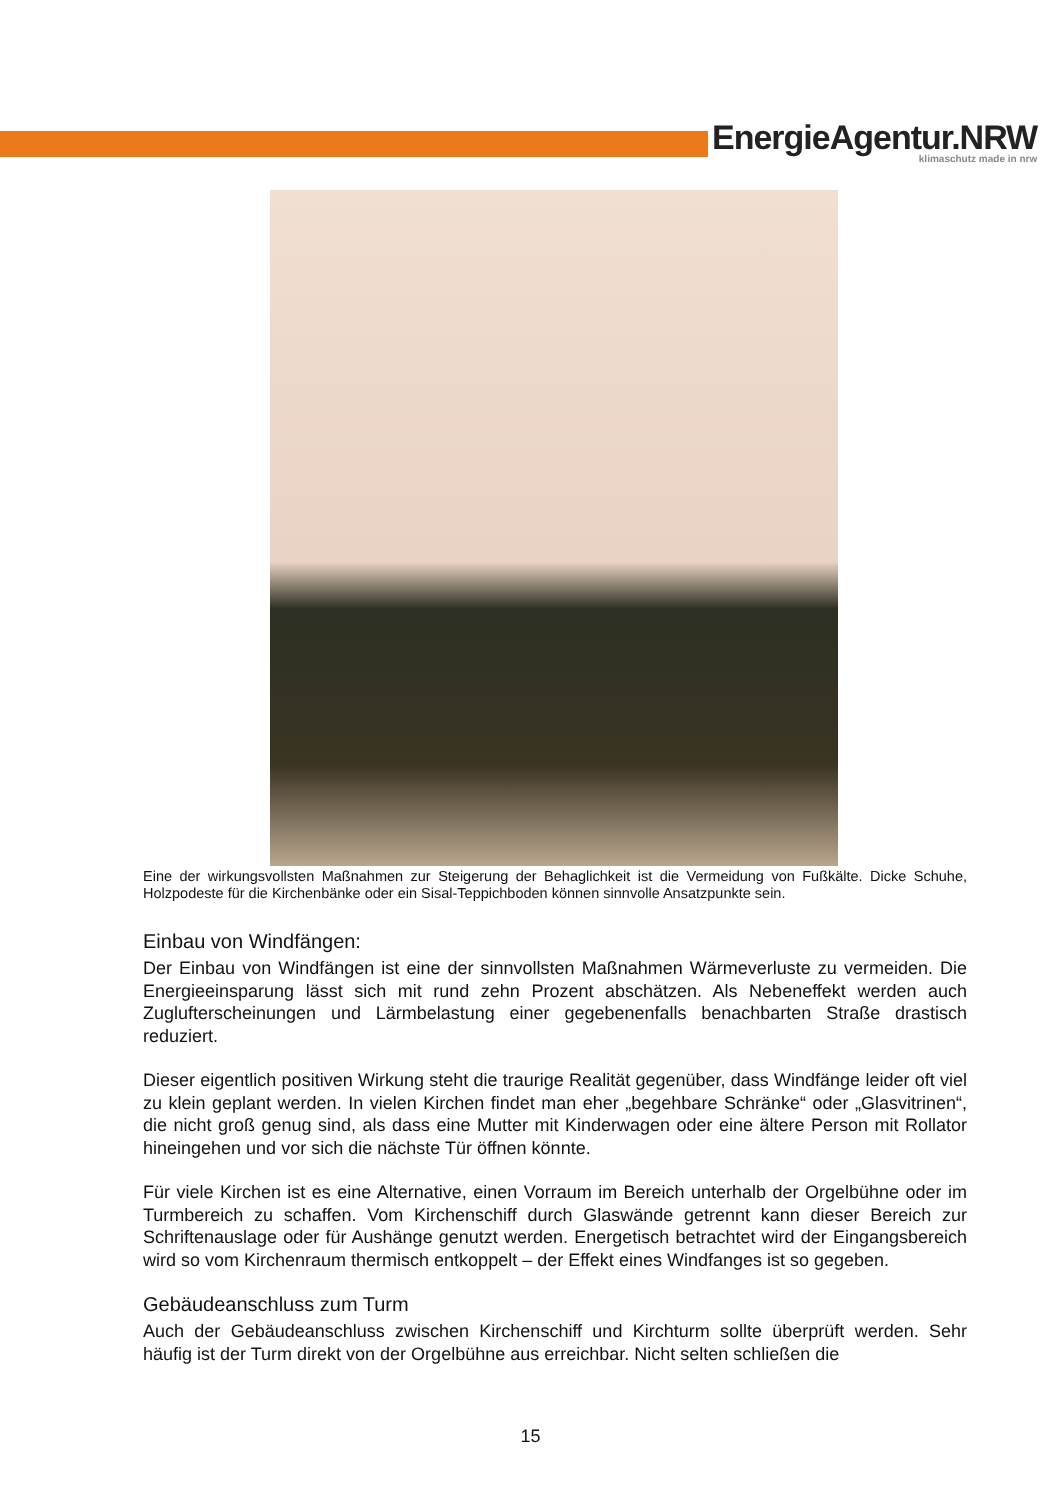EnergieAgentur.NRW
klimaschutz made in nrw
Eine der wirkungsvollsten Maßnahmen zur Steigerung der Behaglichkeit ist die Vermeidung von Fußkälte. Dicke Schuhe, Holzpodeste für die Kirchenbänke oder ein Sisal-Teppichboden können sinnvolle Ansatzpunkte sein.
Einbau von Windfängen:
Der Einbau von Windfängen ist eine der sinnvollsten Maßnahmen Wärmeverluste zu vermeiden. Die Energieeinsparung lässt sich mit rund zehn Prozent abschätzen. Als Nebeneffekt werden auch Zuglufterscheinungen und Lärmbelastung einer gegebenenfalls benachbarten Straße drastisch reduziert.
Dieser eigentlich positiven Wirkung steht die traurige Realität gegenüber, dass Windfänge leider oft viel zu klein geplant werden. In vielen Kirchen findet man eher „begehbare Schränke“ oder „Glasvitrinen“, die nicht groß genug sind, als dass eine Mutter mit Kinderwagen oder eine ältere Person mit Rollator hineingehen und vor sich die nächste Tür öffnen könnte.
Für viele Kirchen ist es eine Alternative, einen Vorraum im Bereich unterhalb der Orgelbühne oder im Turmbereich zu schaffen. Vom Kirchenschiff durch Glaswände getrennt kann dieser Bereich zur Schriftenauslage oder für Aushänge genutzt werden. Energetisch betrachtet wird der Eingangsbereich wird so vom Kirchenraum thermisch entkoppelt – der Effekt eines Windfanges ist so gegeben.
Gebäudeanschluss zum Turm
Auch der Gebäudeanschluss zwischen Kirchenschiff und Kirchturm sollte überprüft werden. Sehr häufig ist der Turm direkt von der Orgelbühne aus erreichbar. Nicht selten schließen die
15